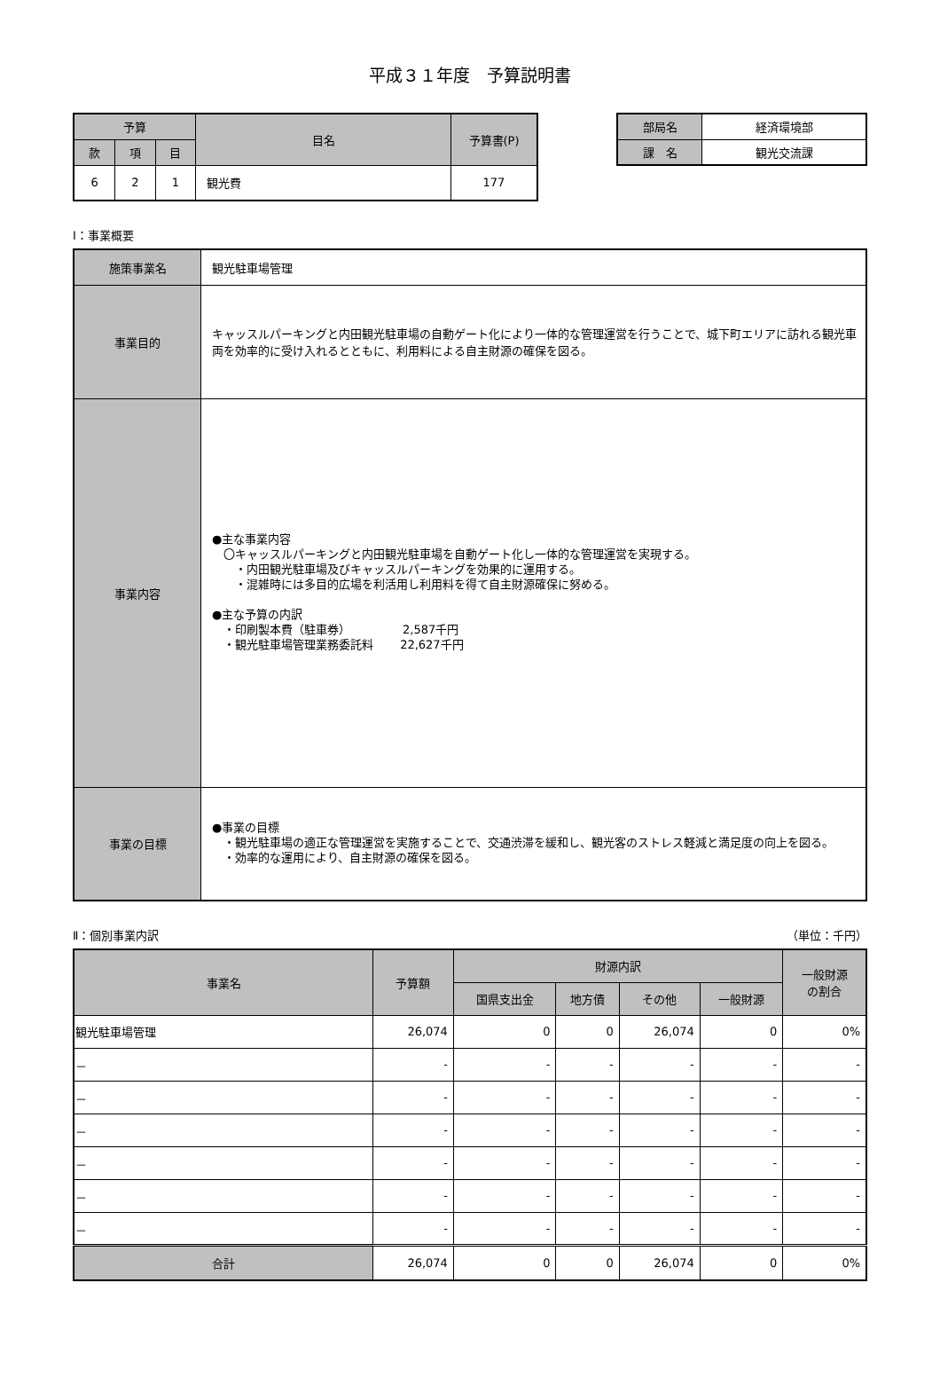平成３１年度　予算説明書
| 予算 | | | 目名 | 予算書(P) |
| --- | --- | --- | --- | --- |
| 款 | 項 | 目 | | |
| 6 | 2 | 1 | 観光費 | 177 |
| 部局名 | 経済環境部 |
| 課 名 | 観光交流課 |
Ⅰ：事業概要
| 施策事業名 | 観光駐車場管理 |
| 事業目的 | キャッスルパーキングと内田観光駐車場の自動ゲート化により一体的な管理運営を行うことで、城下町エリアに訪れる観光車両を効率的に受け入れるとともに、利用料による自主財源の確保を図る。 |
| 事業内容 | ●主な事業内容 〇キャッスルパーキングと内田観光駐車場を自動ゲート化し一体的な管理運営を実現する。 ・内田観光駐車場及びキャッスルパーキングを効果的に運用する。 ・混雑時には多目的広場を利活用し利用料を得て自主財源確保に努める。 ●主な予算の内訳 ・印刷製本費（駐車券） 2,587千円 ・観光駐車場管理業務委託料 22,627千円 |
| 事業の目標 | ●事業の目標 ・観光駐車場の適正な管理運営を実施することで、交通渋滞を緩和し、観光客のストレス軽減と満足度の向上を図る。 ・効率的な運用により、自主財源の確保を図る。 |
Ⅱ：個別事業内訳 （単位：千円）
| 事業名 | 予算額 | 財源内訳 | | | | 一般財源 の割合 |
| --- | --- | --- | --- | --- | --- | --- |
| | | 国県支出金 | 地方債 | その他 | 一般財源 | |
| 観光駐車場管理 | 26,074 | 0 | 0 | 26,074 | 0 | 0% |
| － | - | - | - | - | - | - |
| － | - | - | - | - | - | - |
| － | - | - | - | - | - | - |
| － | - | - | - | - | - | - |
| － | - | - | - | - | - | - |
| － | - | - | - | - | - | - |
| 合計 | 26,074 | 0 | 0 | 26,074 | 0 | 0% |